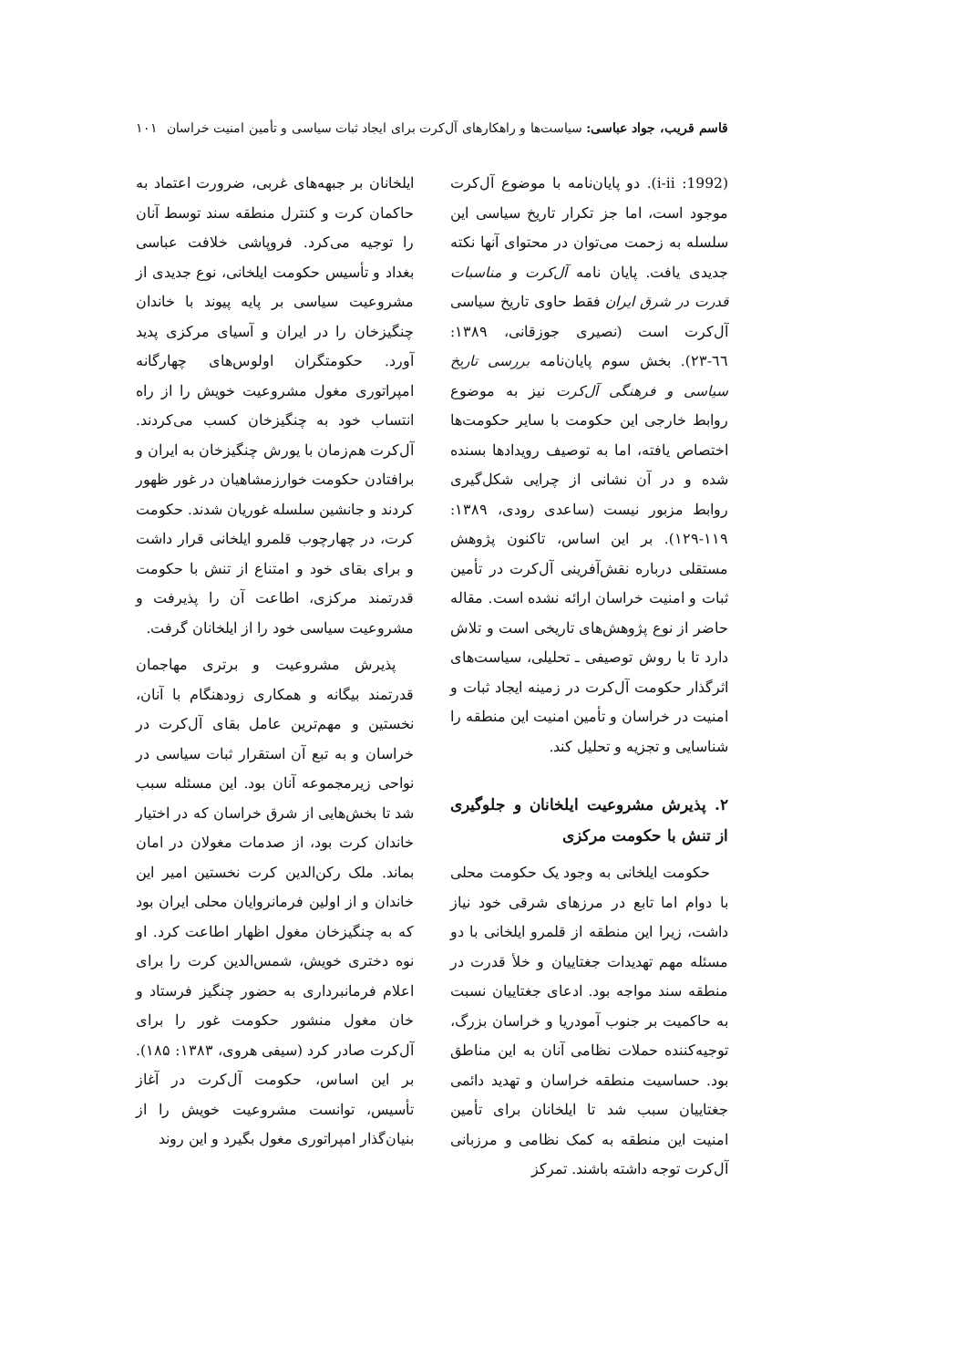قاسم قریب، جواد عباسی: سیاست‌ها و راهکارهای آل‌کرت برای ایجاد ثبات سیاسی و تأمین امنیت خراسان ۱۰۱
(1992: i-ii). دو پایان‌نامه با موضوع آل‌کرت موجود است، اما جز تکرار تاریخ سیاسی این سلسله به زحمت می‌توان در محتوای آنها نکته جدیدی یافت. پایان نامه آل‌کرت و مناسبات قدرت در شرق ایران فقط حاوی تاریخ سیاسی آل‌کرت است (نصیری جوزقانی، ۱۳۸۹: ٦٦-۲۳). بخش سوم پایان‌نامه بررسی تاریخ سیاسی و فرهنگی آل‌کرت نیز به موضوع روابط خارجی این حکومت با سایر حکومت‌ها اختصاص یافته، اما به توصیف رویدادها بسنده شده و در آن نشانی از چرایی شکل‌گیری روابط مزبور نیست (ساعدی رودی، ۱۳۸۹: ۱۱۹-۱۲۹). بر این اساس، تاکنون پژوهش مستقلی درباره نقش‌آفرینی آل‌کرت در تأمین ثبات و امنیت خراسان ارائه نشده است. مقاله حاضر از نوع پژوهش‌های تاریخی است و تلاش دارد تا با روش توصیفی ـ تحلیلی، سیاست‌های اثرگذار حکومت آل‌کرت در زمینه ایجاد ثبات و امنیت در خراسان و تأمین امنیت این منطقه را شناسایی و تجزیه و تحلیل کند.
۲. پذیرش مشروعیت ایلخانان و جلوگیری از تنش با حکومت مرکزی
حکومت ایلخانی به وجود یک حکومت محلی با دوام اما تابع در مرزهای شرقی خود نیاز داشت، زیرا این منطقه از قلمرو ایلخانی با دو مسئله مهم تهدیدات جغتاییان و خلأ قدرت در منطقه سند مواجه بود. ادعای جغتاییان نسبت به حاکمیت بر جنوب آمودریا و خراسان بزرگ، توجیه‌کننده حملات نظامی آنان به این مناطق بود. حساسیت منطقه خراسان و تهدید دائمی جغتاییان سبب شد تا ایلخانان برای تأمین امنیت این منطقه به کمک نظامی و مرزبانی آل‌کرت توجه داشته باشند. تمرکز
ایلخانان بر جبهه‌های غربی، ضرورت اعتماد به حاکمان کرت و کنترل منطقه سند توسط آنان را توجیه می‌کرد. فروپاشی خلافت عباسی بغداد و تأسیس حکومت ایلخانی، نوع جدیدی از مشروعیت سیاسی بر پایه پیوند با خاندان چنگیزخان را در ایران و آسیای مرکزی پدید آورد. حکومتگران اولوس‌های چهارگانه امپراتوری مغول مشروعیت خویش را از راه انتساب خود به چنگیزخان کسب می‌کردند. آل‌کرت هم‌زمان با یورش چنگیزخان به ایران و برافتادن حکومت خوارزمشاهیان در غور ظهور کردند و جانشین سلسله غوریان شدند. حکومت کرت، در چهارچوب قلمرو ایلخانی قرار داشت و برای بقای خود و امتناع از تنش با حکومت قدرتمند مرکزی، اطاعت آن را پذیرفت و مشروعیت سیاسی خود را از ایلخانان گرفت.
پذیرش مشروعیت و برتری مهاجمان قدرتمند بیگانه و همکاری زودهنگام با آنان، نخستین و مهم‌ترین عامل بقای آل‌کرت در خراسان و به تبع آن استقرار ثبات سیاسی در نواحی زیرمجموعه آنان بود. این مسئله سبب شد تا بخش‌هایی از شرق خراسان که در اختیار خاندان کرت بود، از صدمات مغولان در امان بماند. ملک رکن‌الدین کرت نخستین امیر این خاندان و از اولین فرمانروایان محلی ایران بود که به چنگیزخان مغول اظهار اطاعت کرد. او نوه دختری خویش، شمس‌الدین کرت را برای اعلام فرمانبرداری به حضور چنگیز فرستاد و خان مغول منشور حکومت غور را برای آل‌کرت صادر کرد (سیفی هروی، ۱۳۸۳: ۱۸۵). بر این اساس، حکومت آل‌کرت در آغاز تأسیس، توانست مشروعیت خویش را از بنیان‌گذار امپراتوری مغول بگیرد و این روند